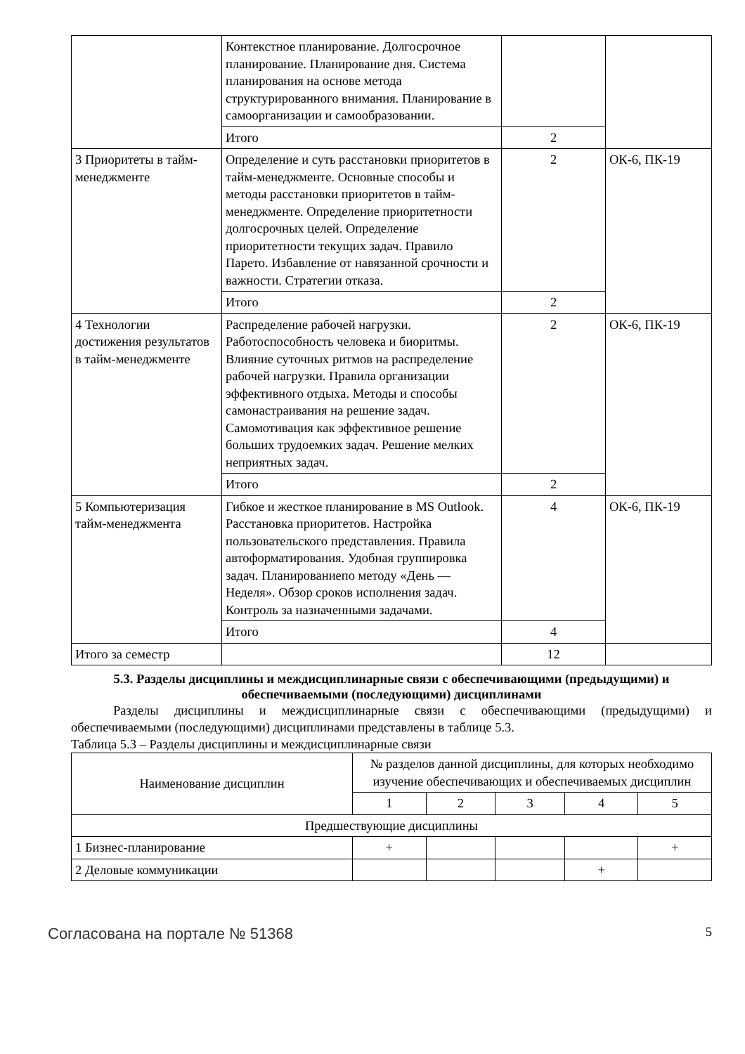| | Контекстное планирование. Долгосрочное планирование. Планирование дня. Система планирования на основе метода структурированного внимания. Планирование в самоорганизации и самообразовании. | | |
| | Итого | 2 | |
| 3 Приоритеты в тайм-менеджменте | Определение и суть расстановки приоритетов в тайм-менеджменте. Основные способы и методы расстановки приоритетов в тайм-менеджменте. Определение приоритетности долгосрочных целей. Определение приоритетности текущих задач. Правило Парето. Избавление от навязанной срочности и важности. Стратегии отказа. | 2 | ОК-6, ПК-19 |
| | Итого | 2 | |
| 4 Технологии достижения результатов в тайм-менеджменте | Распределение рабочей нагрузки. Работоспособность человека и биоритмы. Влияние суточных ритмов на распределение рабочей нагрузки. Правила организации эффективного отдыха. Методы и способы самонастраивания на решение задач. Самомотивация как эффективное решение больших трудоемких задач. Решение мелких неприятных задач. | 2 | ОК-6, ПК-19 |
| | Итого | 2 | |
| 5 Компьютеризация тайм-менеджмента | Гибкое и жесткое планирование в MS Outlook. Расстановка приоритетов. Настройка пользовательского представления. Правила автоформатирования. Удобная группировка задач. Планированиепо методу «День — Неделя». Обзор сроков исполнения задач. Контроль за назначенными задачами. | 4 | ОК-6, ПК-19 |
| | Итого | 4 | |
| Итого за семестр | | 12 | |
5.3. Разделы дисциплины и междисциплинарные связи с обеспечивающими (предыдущими) и обеспечиваемыми (последующими) дисциплинами
Разделы дисциплины и междисциплинарные связи с обеспечивающими (предыдущими) и обеспечиваемыми (последующими) дисциплинами представлены в таблице 5.3.
Таблица 5.3 – Разделы дисциплины и междисциплинарные связи
| Наименование дисциплин | № разделов данной дисциплины, для которых необходимо изучение обеспечивающих и обеспечиваемых дисциплин | | | | |
| --- | --- | --- | --- | --- | --- |
| | 1 | 2 | 3 | 4 | 5 |
| Предшествующие дисциплины | | | | | |
| 1 Бизнес-планирование | + | | | | + |
| 2 Деловые коммуникации | | | | + | |
Согласована на портале № 51368 5